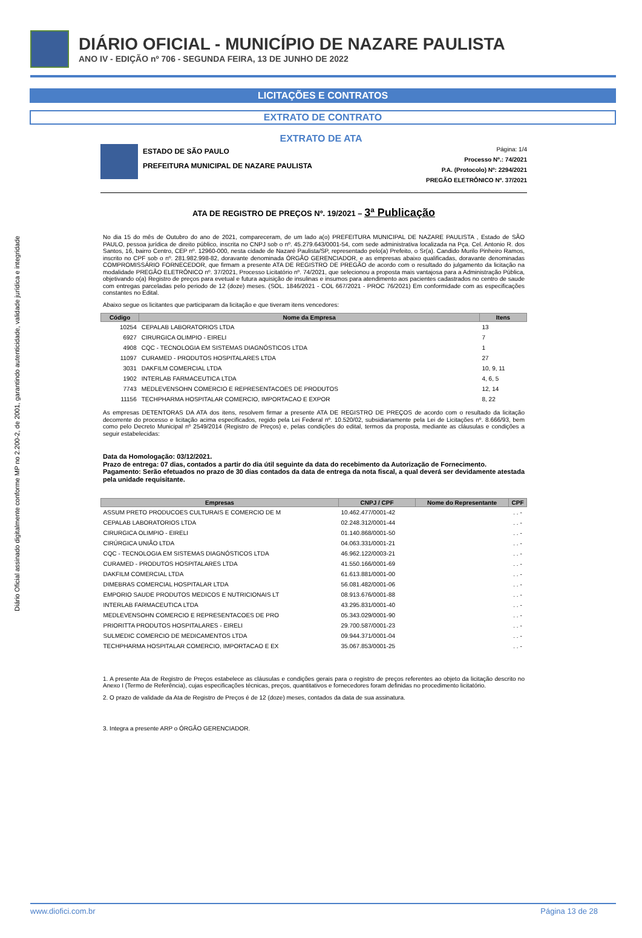Diário Oficial assinado digitalmente conforme MP no 2.200-2, de 2001, garantindo autenticidade, validade jurídica e integridade
DIÁRIO OFICIAL - MUNICÍPIO DE NAZARE PAULISTA
ANO IV - EDIÇÃO nº 706 - SEGUNDA FEIRA, 13 DE JUNHO DE 2022
LICITAÇÕES E CONTRATOS
EXTRATO DE CONTRATO
EXTRATO DE ATA
ESTADO DE SÃO PAULO
PREFEITURA MUNICIPAL DE NAZARE PAULISTA
Página: 1/4
Processo Nº.: 74/2021
P.A. (Protocolo) Nº: 2294/2021
PREGÃO ELETRÔNICO Nº. 37/2021
ATA DE REGISTRO DE PREÇOS Nº. 19/2021 – 3ª Publicação
No dia 15 do mês de Outubro do ano de 2021, compareceram, de um lado a(o) PREFEITURA MUNICIPAL DE NAZARE PAULISTA , Estado de SÃO PAULO, pessoa jurídica de direito público, inscrita no CNPJ sob o nº. 45.279.643/0001-54, com sede administrativa localizada na Pça. Cel. Antonio R. dos Santos, 16, bairro Centro, CEP nº. 12960-000, nesta cidade de Nazaré Paulista/SP, representado pelo(a) Prefeito, o Sr(a). Candido Murilo Pinheiro Ramos, inscrito no CPF sob o nº. 281.982.998-82, doravante denominada ÓRGÃO GERENCIADOR, e as empresas abaixo qualificadas, doravante denominadas COMPROMISSÁRIO FORNECEDOR, que firmam a presente ATA DE REGISTRO DE PREGÃO de acordo com o resultado do julgamento da licitação na modalidade PREGÃO ELETRÔNICO nº. 37/2021, Processo Licitatório nº. 74/2021, que selecionou a proposta mais vantajosa para a Administração Pública, objetivando o(a) Registro de preços para evetual e futura aquisição de insulinas e insumos para atendimento aos pacientes cadastrados no centro de saude com entregas parceladas pelo periodo de 12 (doze) meses. (SOL. 1846/2021 - COL 667/2021 - PROC 76/2021) Em conformidade com as especificações constantes no Edital.
Abaixo segue os licitantes que participaram da licitação e que tiveram itens vencedores:
| Código | Nome da Empresa | Itens |
| --- | --- | --- |
| 10254 | CEPALAB LABORATORIOS LTDA | 13 |
| 6927 | CIRURGICA OLIMPIO - EIRELI | 7 |
| 4908 | CQC - TECNOLOGIA EM SISTEMAS DIAGNÓSTICOS LTDA | 1 |
| 11097 | CURAMED - PRODUTOS HOSPITALARES LTDA | 27 |
| 3031 | DAKFILM COMERCIAL LTDA | 10, 9, 11 |
| 1902 | INTERLAB FARMACEUTICA LTDA | 4, 6, 5 |
| 7743 | MEDLEVENSOHN COMERCIO E REPRESENTACOES DE PRODUTOS | 12, 14 |
| 11156 | TECHPHARMA HOSPITALAR COMERCIO, IMPORTACAO E EXPOR | 8, 22 |
As empresas DETENTORAS DA ATA dos itens, resolvem firmar a presente ATA DE REGISTRO DE PREÇOS de acordo com o resultado da licitação decorrente do processo e licitação acima especificados, regido pela Lei Federal nº. 10.520/02, subsidiariamente pela Lei de Licitações nº. 8.666/93, bem como pelo Decreto Municipal nº 2549/2014 (Registro de Preços) e, pelas condições do edital, termos da proposta, mediante as cláusulas e condições a seguir estabelecidas:
Data da Homologação: 03/12/2021.
Prazo de entrega: 07 dias, contados a partir do dia útil seguinte da data do recebimento da Autorização de Fornecimento.
Pagamento: Serão efetuados no prazo de 30 dias contados da data de entrega da nota fiscal, a qual deverá ser devidamente atestada pela unidade requisitante.
| Empresas | CNPJ / CPF | Nome do Representante | CPF |
| --- | --- | --- | --- |
| ASSUM PRETO PRODUCOES CULTURAIS E COMERCIO DE M | 10.462.477/0001-42 | | . . - |
| CEPALAB LABORATORIOS LTDA | 02.248.312/0001-44 | | . . - |
| CIRURGICA OLIMPIO - EIRELI | 01.140.868/0001-50 | | . . - |
| CIRÚRGICA UNIÃO LTDA | 04.063.331/0001-21 | | . . - |
| CQC - TECNOLOGIA EM SISTEMAS DIAGNÓSTICOS LTDA | 46.962.122/0003-21 | | . . - |
| CURAMED - PRODUTOS HOSPITALARES LTDA | 41.550.166/0001-69 | | . . - |
| DAKFILM COMERCIAL LTDA | 61.613.881/0001-00 | | . . - |
| DIMEBRAS COMERCIAL HOSPITALAR LTDA | 56.081.482/0001-06 | | . . - |
| EMPORIO SAUDE PRODUTOS MEDICOS E NUTRICIONAIS LT | 08.913.676/0001-88 | | . . - |
| INTERLAB FARMACEUTICA LTDA | 43.295.831/0001-40 | | . . - |
| MEDLEVENSOHN COMERCIO E REPRESENTACOES DE PRO | 05.343.029/0001-90 | | . . - |
| PRIORITTA PRODUTOS HOSPITALARES - EIRELI | 29.700.587/0001-23 | | . . - |
| SULMEDIC COMERCIO DE MEDICAMENTOS LTDA | 09.944.371/0001-04 | | . . - |
| TECHPHARMA HOSPITALAR COMERCIO, IMPORTACAO E EX | 35.067.853/0001-25 | | . . - |
1. A presente Ata de Registro de Preços estabelece as cláusulas e condições gerais para o registro de preços referentes ao objeto da licitação descrito no Anexo I (Termo de Referência), cujas especificações técnicas, preços, quantitativos e fornecedores foram definidas no procedimento licitatório.
2. O prazo de validade da Ata de Registro de Preços é de 12 (doze) meses, contados da data de sua assinatura.
3. Integra a presente ARP o ÓRGÃO GERENCIADOR.
www.diofici.com.br Página 13 de 28